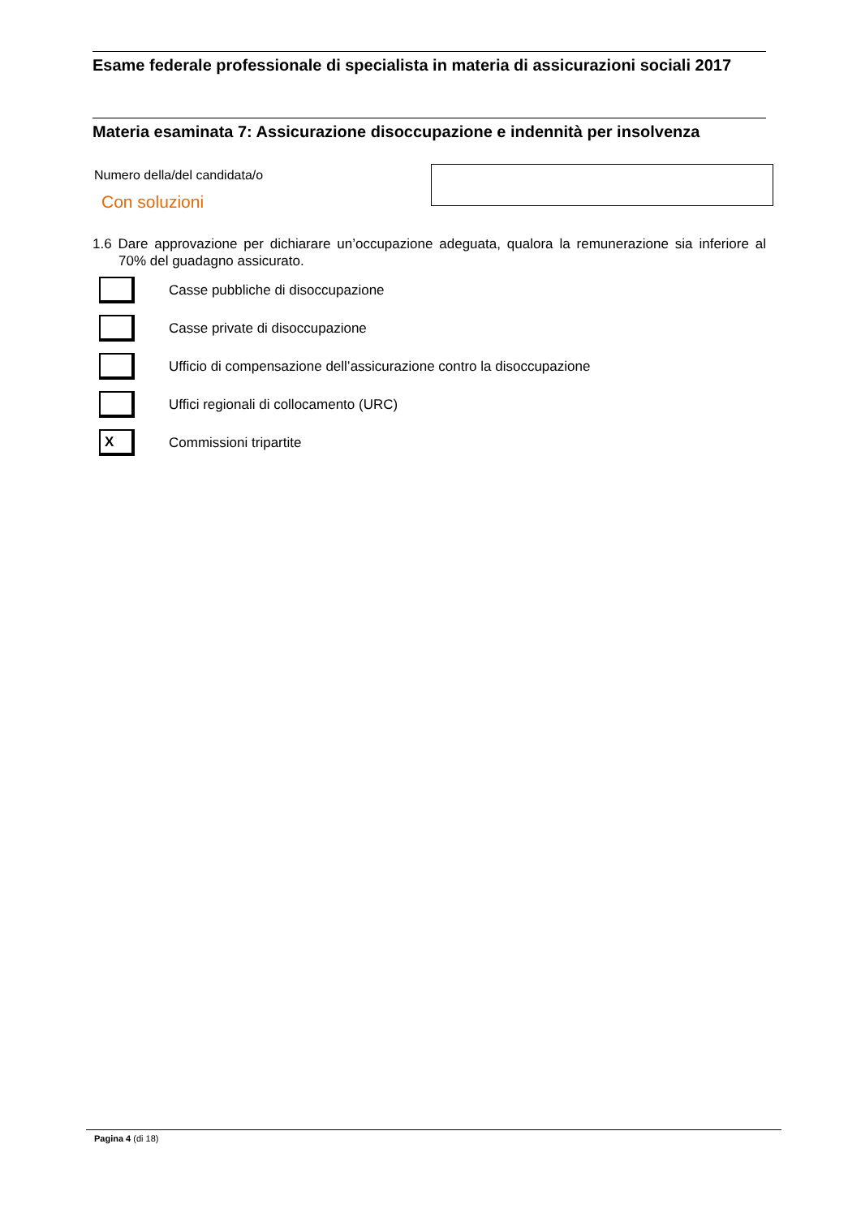Esame federale professionale di specialista in materia di assicurazioni sociali 2017
Materia esaminata 7: Assicurazione disoccupazione e indennità per insolvenza
Numero della/del candidata/o
Con soluzioni
1.6 Dare approvazione per dichiarare un’occupazione adeguata, qualora la remunerazione sia inferiore al 70% del guadagno assicurato.
Casse pubbliche di disoccupazione
Casse private di disoccupazione
Ufficio di compensazione dell’assicurazione contro la disoccupazione
Uffici regionali di collocamento (URC)
X
Commissioni tripartite
Pagina 4 (di 18)